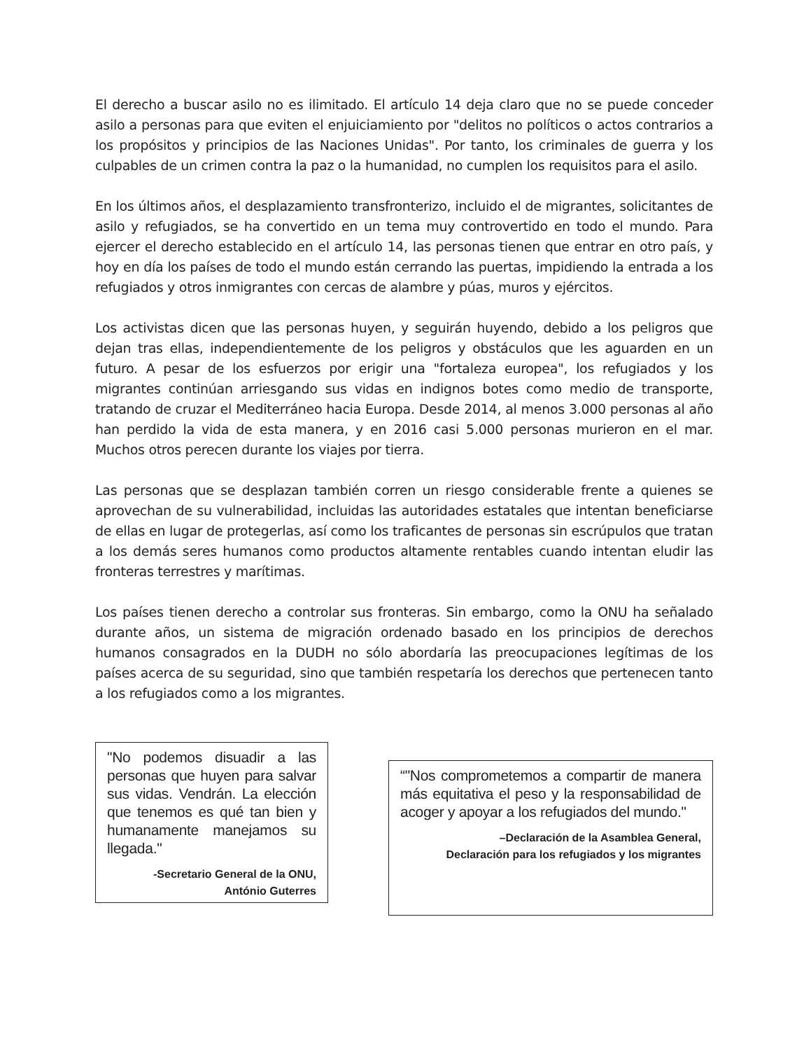El derecho a buscar asilo no es ilimitado. El artículo 14 deja claro que no se puede conceder asilo a personas para que eviten el enjuiciamiento por "delitos no políticos o actos contrarios a los propósitos y principios de las Naciones Unidas". Por tanto, los criminales de guerra y los culpables de un crimen contra la paz o la humanidad, no cumplen los requisitos para el asilo.
En los últimos años, el desplazamiento transfronterizo, incluido el de migrantes, solicitantes de asilo y refugiados, se ha convertido en un tema muy controvertido en todo el mundo. Para ejercer el derecho establecido en el artículo 14, las personas tienen que entrar en otro país, y hoy en día los países de todo el mundo están cerrando las puertas, impidiendo la entrada a los refugiados y otros inmigrantes con cercas de alambre y púas, muros y ejércitos.
Los activistas dicen que las personas huyen, y seguirán huyendo, debido a los peligros que dejan tras ellas, independientemente de los peligros y obstáculos que les aguarden en un futuro. A pesar de los esfuerzos por erigir una "fortaleza europea", los refugiados y los migrantes continúan arriesgando sus vidas en indignos botes como medio de transporte, tratando de cruzar el Mediterráneo hacia Europa. Desde 2014, al menos 3.000 personas al año han perdido la vida de esta manera, y en 2016 casi 5.000 personas murieron en el mar. Muchos otros perecen durante los viajes por tierra.
Las personas que se desplazan también corren un riesgo considerable frente a quienes se aprovechan de su vulnerabilidad, incluidas las autoridades estatales que intentan beneficiarse de ellas en lugar de protegerlas, así como los traficantes de personas sin escrúpulos que tratan a los demás seres humanos como productos altamente rentables cuando intentan eludir las fronteras terrestres y marítimas.
Los países tienen derecho a controlar sus fronteras. Sin embargo, como la ONU ha señalado durante años, un sistema de migración ordenado basado en los principios de derechos humanos consagrados en la DUDH no sólo abordaría las preocupaciones legítimas de los países acerca de su seguridad, sino que también respetaría los derechos que pertenecen tanto a los refugiados como a los migrantes.
"No podemos disuadir a las personas que huyen para salvar sus vidas. Vendrán. La elección que tenemos es qué tan bien y humanamente manejamos su llegada."
-Secretario General de la ONU,
António Guterres
“"Nos comprometemos a compartir de manera más equitativa el peso y la responsabilidad de acoger y apoyar a los refugiados del mundo."
–Declaración de la Asamblea General,
Declaración para los refugiados y los migrantes